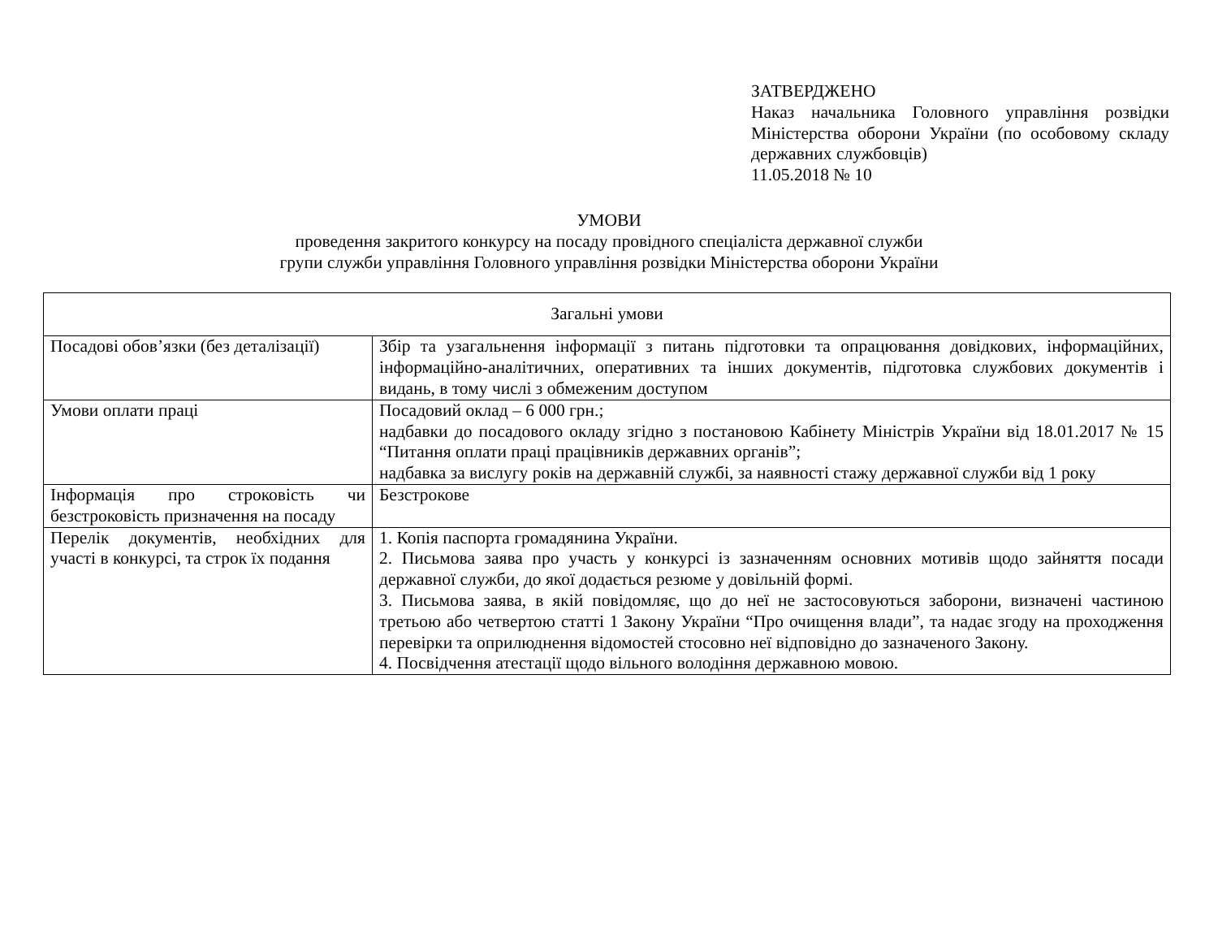ЗАТВЕРДЖЕНО
Наказ начальника Головного управління розвідки Міністерства оборони України (по особовому складу державних службовців)
11.05.2018 № 10
УМОВИ
проведення закритого конкурсу на посаду провідного спеціаліста державної служби
групи служби управління Головного управління розвідки Міністерства оборони України
| Загальні умови | |
| Посадові обов’язки (без деталізації) | Збір та узагальнення інформації з питань підготовки та опрацювання довідкових, інформаційних, інформаційно-аналітичних, оперативних та інших документів, підготовка службових документів і видань, в тому числі з обмеженим доступом |
| Умови оплати праці | Посадовий оклад – 6 000 грн.; надбавки до посадового окладу згідно з постановою Кабінету Міністрів України від 18.01.2017 № 15 “Питання оплати праці працівників державних органів”; надбавка за вислугу років на державній службі, за наявності стажу державної служби від 1 року |
| Інформація про строковість чи безстроковість призначення на посаду | Безстрокове |
| Перелік документів, необхідних для участі в конкурсі, та строк їх подання | 1. Копія паспорта громадянина України. 2. Письмова заява про участь у конкурсі із зазначенням основних мотивів щодо зайняття посади державної служби, до якої додається резюме у довільній формі. 3. Письмова заява, в якій повідомляє, що до неї не застосовуються заборони, визначені частиною третьою або четвертою статті 1 Закону України “Про очищення влади”, та надає згоду на проходження перевірки та оприлюднення відомостей стосовно неї відповідно до зазначеного Закону. 4. Посвідчення атестації щодо вільного володіння державною мовою. |